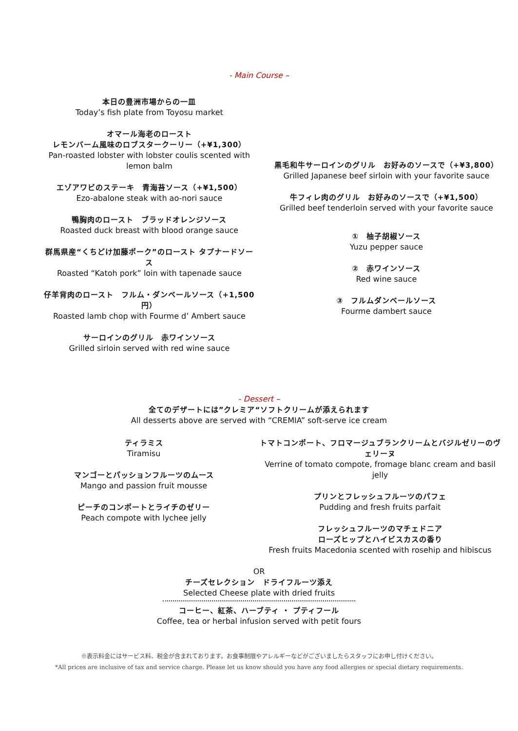- Main Course –
本日の豊洲市場からの一皿
Today’s fish plate from Toyosu market
オマール海老のロースト
レモンバーム風味のロブスタークーリー（+¥1,300）
Pan-roasted lobster with lobster coulis scented with lemon balm
エゾアワビのステーキ　青海苔ソース（+¥1,500）
Ezo-abalone steak with ao-nori sauce
鴨胸肉のロースト　ブラッドオレンジソース
Roasted duck breast with blood orange sauce
群馬県産“くちどけ加藤ポーク”のロースト タプナードソース
Roasted “Katoh pork” loin with tapenade sauce
仔羊背肉のロースト　フルム・ダンベールソース（+1,500 円）
Roasted lamb chop with Fourme d’ Ambert sauce
サーロインのグリル　赤ワインソース
Grilled sirloin served with red wine sauce
黒毛和牛サーロインのグリル　お好みのソースで（+¥3,800）
Grilled Japanese beef sirloin with your favorite sauce
牛フィレ肉のグリル　お好みのソースで（+¥1,500）
Grilled beef tenderloin served with your favorite sauce
①　柚子胡椒ソース
Yuzu pepper sauce
②　赤ワインソース
Red wine sauce
③　フルムダンベールソース
Fourme dambert sauce
- Dessert –
全てのデザートには”クレミア“ソフトクリームが添えられます
All desserts above are served with “CREMIA” soft-serve ice cream
ティラミス
Tiramisu
マンゴーとパッションフルーツのムース
Mango and passion fruit mousse
ピーチのコンポートとライチのゼリー
Peach compote with lychee jelly
トマトコンポート、フロマージュブランクリームとバジルゼリーのヴェリーヌ
Verrine of tomato compote, fromage blanc cream and basil jelly
プリンとフレッシュフルーツのパフェ
Pudding and fresh fruits parfait
フレッシュフルーツのマチェドニア
ローズヒップとハイビスカスの香り
Fresh fruits Macedonia scented with rosehip and hibiscus
OR
チーズセレクション　ドライフルーツ添え
Selected Cheese plate with dried fruits
コーヒー、紅茶、ハーブティ ・ プティフール
Coffee, tea or herbal infusion served with petit fours
※表示料金にはサービス料、税金が含まれております。お食事制限やアレルギーなどがございましたらスタッフにお申し付けください。
*All prices are inclusive of tax and service charge. Please let us know should you have any food allergies or special dietary requirements.